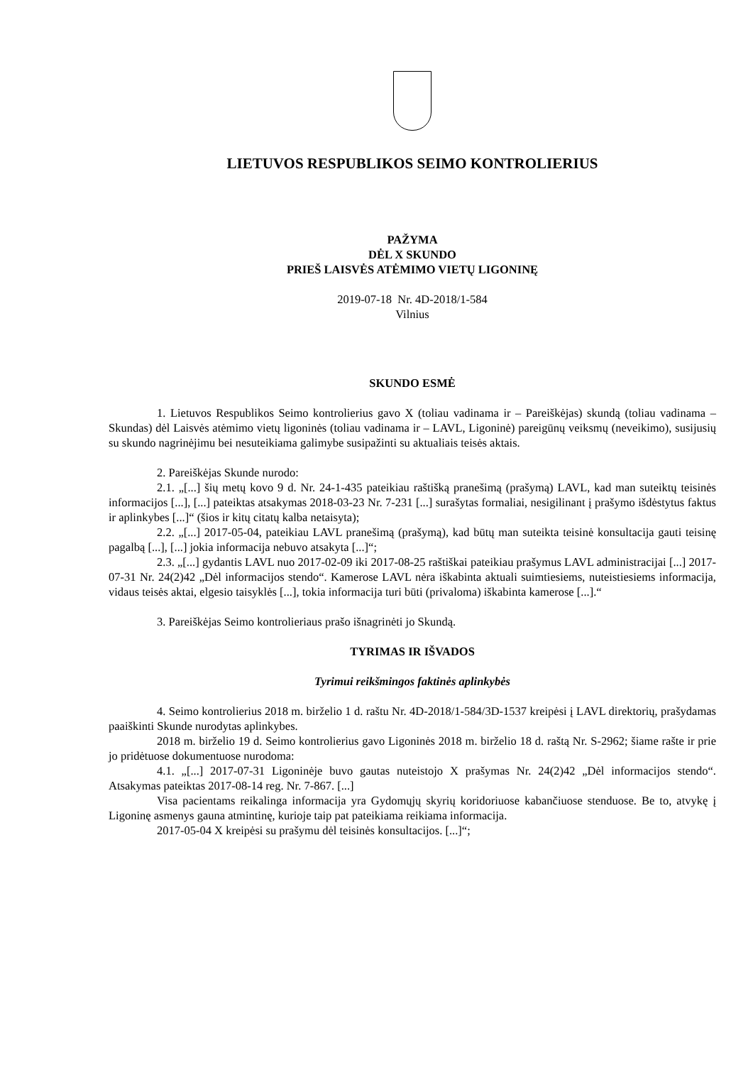LIETUVOS RESPUBLIKOS SEIMO KONTROLIERIUS
PAŽYMA
DĖL X SKUNDO
PRIEŠ LAISVĖS ATĖMIMO VIETŲ LIGONINĘ
2019-07-18 Nr. 4D-2018/1-584
Vilnius
SKUNDO ESMĖ
1. Lietuvos Respublikos Seimo kontrolierius gavo X (toliau vadinama ir – Pareiškėjas) skundą (toliau vadinama – Skundas) dėl Laisvės atėmimo vietų ligoninės (toliau vadinama ir – LAVL, Ligoninė) pareigūnų veiksmų (neveikimo), susijusių su skundo nagrinėjimu bei nesuteikiama galimybe susipažinti su aktualiais teisės aktais.
2. Pareiškėjas Skunde nurodo:
2.1. „[...] šių metų kovo 9 d. Nr. 24-1-435 pateikiau raštišką pranešimą (prašymą) LAVL, kad man suteiktų teisinės informacijos [...], [...] pateiktas atsakymas 2018-03-23 Nr. 7-231 [...] surašytas formaliai, nesigilinant į prašymo išdėstytus faktus ir aplinkybes [...]“ (šios ir kitų citatų kalba netaisyta);
2.2. „[...] 2017-05-04, pateikiau LAVL pranešimą (prašymą), kad būtų man suteikta teisinė konsultacija gauti teisinę pagalbą [...], [...] jokia informacija nebuvo atsakyta [...]“;
2.3. „[...] gydantis LAVL nuo 2017-02-09 iki 2017-08-25 raštiškai pateikiau prašymus LAVL administracijai [...] 2017-07-31 Nr. 24(2)42 „Dėl informacijos stendo“. Kamerose LAVL nėra iškabinta aktuali suimtiesiems, nuteistiesiems informacija, vidaus teisės aktai, elgesio taisyklės [...], tokia informacija turi būti (privaloma) iškabinta kamerose [...].“
3. Pareiškėjas Seimo kontrolieriaus prašo išnagrinėti jo Skundą.
TYRIMAS IR IŠVADOS
Tyrimui reikšmingos faktinės aplinkybės
4. Seimo kontrolierius 2018 m. birželio 1 d. raštu Nr. 4D-2018/1-584/3D-1537 kreipėsi į LAVL direktorių, prašydamas paaiškinti Skunde nurodytas aplinkybes.
2018 m. birželio 19 d. Seimo kontrolierius gavo Ligoninės 2018 m. birželio 18 d. raštą Nr. S-2962; šiame rašte ir prie jo pridėtuose dokumentuose nurodoma:
4.1. „[...] 2017-07-31 Ligoninėje buvo gautas nuteistojo X prašymas Nr. 24(2)42 „Dėl informacijos stendo“. Atsakymas pateiktas 2017-08-14 reg. Nr. 7-867. [...]
Visa pacientams reikalinga informacija yra Gydomųjų skyrių koridoriuose kabančiuose stenduose. Be to, atvykę į Ligoninę asmenys gauna atmintinę, kurioje taip pat pateikiama reikiama informacija.
2017-05-04 X kreipėsi su prašymu dėl teisinės konsultacijos. [...]“;